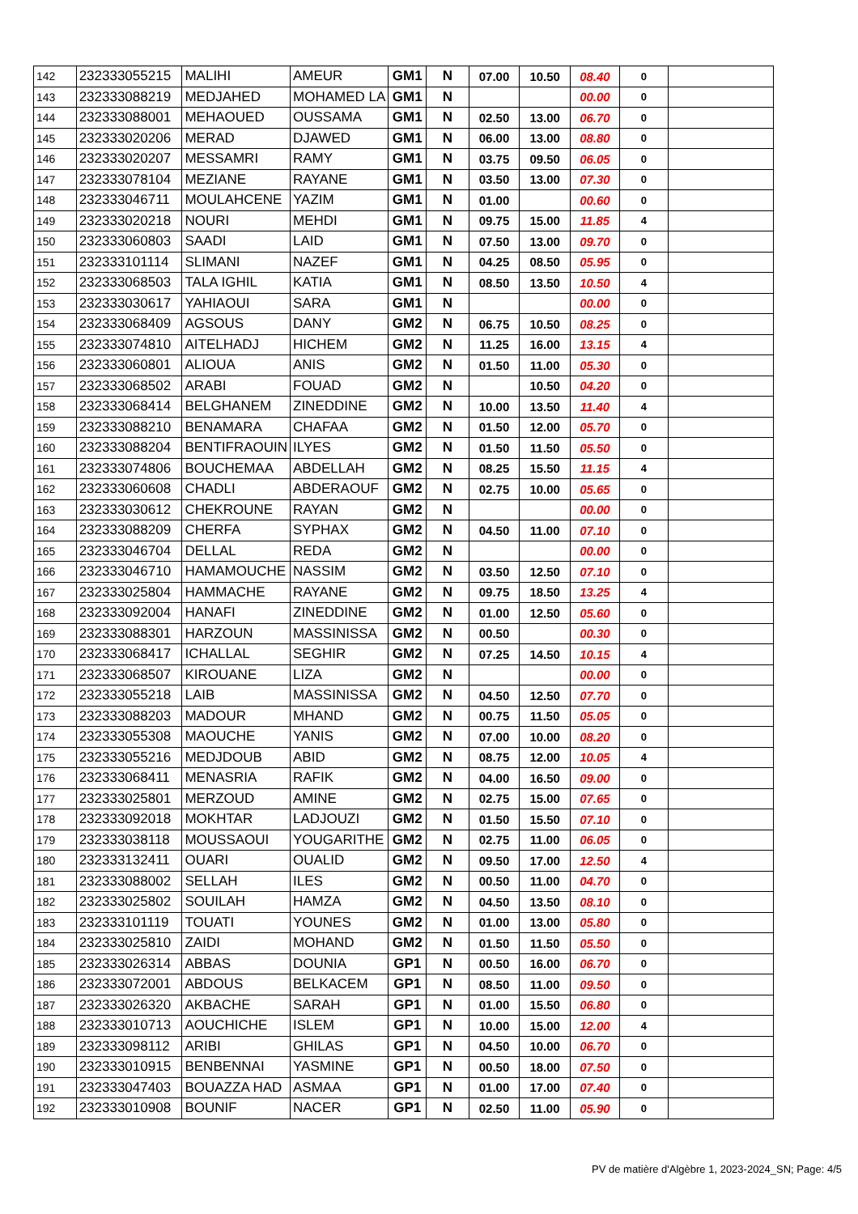| 142 | 232333055215 | MALIHI | AMEUR | GM1 | N | 07.00 | 10.50 | 08.40 | 0 | |
| 143 | 232333088219 | MEDJAHED | MOHAMED LA | GM1 | N | | | 00.00 | 0 | |
| 144 | 232333088001 | MEHAOUED | OUSSAMA | GM1 | N | 02.50 | 13.00 | 06.70 | 0 | |
| 145 | 232333020206 | MERAD | DJAWED | GM1 | N | 06.00 | 13.00 | 08.80 | 0 | |
| 146 | 232333020207 | MESSAMRI | RAMY | GM1 | N | 03.75 | 09.50 | 06.05 | 0 | |
| 147 | 232333078104 | MEZIANE | RAYANE | GM1 | N | 03.50 | 13.00 | 07.30 | 0 | |
| 148 | 232333046711 | MOULAHCENE | YAZIM | GM1 | N | 01.00 | | 00.60 | 0 | |
| 149 | 232333020218 | NOURI | MEHDI | GM1 | N | 09.75 | 15.00 | 11.85 | 4 | |
| 150 | 232333060803 | SAADI | LAID | GM1 | N | 07.50 | 13.00 | 09.70 | 0 | |
| 151 | 232333101114 | SLIMANI | NAZEF | GM1 | N | 04.25 | 08.50 | 05.95 | 0 | |
| 152 | 232333068503 | TALA IGHIL | KATIA | GM1 | N | 08.50 | 13.50 | 10.50 | 4 | |
| 153 | 232333030617 | YAHIAOUI | SARA | GM1 | N | | | 00.00 | 0 | |
| 154 | 232333068409 | AGSOUS | DANY | GM2 | N | 06.75 | 10.50 | 08.25 | 0 | |
| 155 | 232333074810 | AITELHADJ | HICHEM | GM2 | N | 11.25 | 16.00 | 13.15 | 4 | |
| 156 | 232333060801 | ALIOUA | ANIS | GM2 | N | 01.50 | 11.00 | 05.30 | 0 | |
| 157 | 232333068502 | ARABI | FOUAD | GM2 | N | | 10.50 | 04.20 | 0 | |
| 158 | 232333068414 | BELGHANEM | ZINEDDINE | GM2 | N | 10.00 | 13.50 | 11.40 | 4 | |
| 159 | 232333088210 | BENAMARA | CHAFAA | GM2 | N | 01.50 | 12.00 | 05.70 | 0 | |
| 160 | 232333088204 | BENTIFRAOUIN | ILYES | GM2 | N | 01.50 | 11.50 | 05.50 | 0 | |
| 161 | 232333074806 | BOUCHEMAA | ABDELLAH | GM2 | N | 08.25 | 15.50 | 11.15 | 4 | |
| 162 | 232333060608 | CHADLI | ABDERAOUF | GM2 | N | 02.75 | 10.00 | 05.65 | 0 | |
| 163 | 232333030612 | CHEKROUNE | RAYAN | GM2 | N | | | 00.00 | 0 | |
| 164 | 232333088209 | CHERFA | SYPHAX | GM2 | N | 04.50 | 11.00 | 07.10 | 0 | |
| 165 | 232333046704 | DELLAL | REDA | GM2 | N | | | 00.00 | 0 | |
| 166 | 232333046710 | HAMAMOUCHE | NASSIM | GM2 | N | 03.50 | 12.50 | 07.10 | 0 | |
| 167 | 232333025804 | HAMMACHE | RAYANE | GM2 | N | 09.75 | 18.50 | 13.25 | 4 | |
| 168 | 232333092004 | HANAFI | ZINEDDINE | GM2 | N | 01.00 | 12.50 | 05.60 | 0 | |
| 169 | 232333088301 | HARZOUN | MASSINISSA | GM2 | N | 00.50 | | 00.30 | 0 | |
| 170 | 232333068417 | ICHALLAL | SEGHIR | GM2 | N | 07.25 | 14.50 | 10.15 | 4 | |
| 171 | 232333068507 | KIROUANE | LIZA | GM2 | N | | | 00.00 | 0 | |
| 172 | 232333055218 | LAIB | MASSINISSA | GM2 | N | 04.50 | 12.50 | 07.70 | 0 | |
| 173 | 232333088203 | MADOUR | MHAND | GM2 | N | 00.75 | 11.50 | 05.05 | 0 | |
| 174 | 232333055308 | MAOUCHE | YANIS | GM2 | N | 07.00 | 10.00 | 08.20 | 0 | |
| 175 | 232333055216 | MEDJDOUB | ABID | GM2 | N | 08.75 | 12.00 | 10.05 | 4 | |
| 176 | 232333068411 | MENASRIA | RAFIK | GM2 | N | 04.00 | 16.50 | 09.00 | 0 | |
| 177 | 232333025801 | MERZOUD | AMINE | GM2 | N | 02.75 | 15.00 | 07.65 | 0 | |
| 178 | 232333092018 | MOKHTAR | LADJOUZI | GM2 | N | 01.50 | 15.50 | 07.10 | 0 | |
| 179 | 232333038118 | MOUSSAOUI | YOUGARITHE | GM2 | N | 02.75 | 11.00 | 06.05 | 0 | |
| 180 | 232333132411 | OUARI | OUALID | GM2 | N | 09.50 | 17.00 | 12.50 | 4 | |
| 181 | 232333088002 | SELLAH | ILES | GM2 | N | 00.50 | 11.00 | 04.70 | 0 | |
| 182 | 232333025802 | SOUILAH | HAMZA | GM2 | N | 04.50 | 13.50 | 08.10 | 0 | |
| 183 | 232333101119 | TOUATI | YOUNES | GM2 | N | 01.00 | 13.00 | 05.80 | 0 | |
| 184 | 232333025810 | ZAIDI | MOHAND | GM2 | N | 01.50 | 11.50 | 05.50 | 0 | |
| 185 | 232333026314 | ABBAS | DOUNIA | GP1 | N | 00.50 | 16.00 | 06.70 | 0 | |
| 186 | 232333072001 | ABDOUS | BELKACEM | GP1 | N | 08.50 | 11.00 | 09.50 | 0 | |
| 187 | 232333026320 | AKBACHE | SARAH | GP1 | N | 01.00 | 15.50 | 06.80 | 0 | |
| 188 | 232333010713 | AOUCHICHE | ISLEM | GP1 | N | 10.00 | 15.00 | 12.00 | 4 | |
| 189 | 232333098112 | ARIBI | GHILAS | GP1 | N | 04.50 | 10.00 | 06.70 | 0 | |
| 190 | 232333010915 | BENBENNAI | YASMINE | GP1 | N | 00.50 | 18.00 | 07.50 | 0 | |
| 191 | 232333047403 | BOUAZZA HAD | ASMAA | GP1 | N | 01.00 | 17.00 | 07.40 | 0 | |
| 192 | 232333010908 | BOUNIF | NACER | GP1 | N | 02.50 | 11.00 | 05.90 | 0 | |
PV de matière d'Algèbre 1, 2023-2024_SN; Page: 4/5